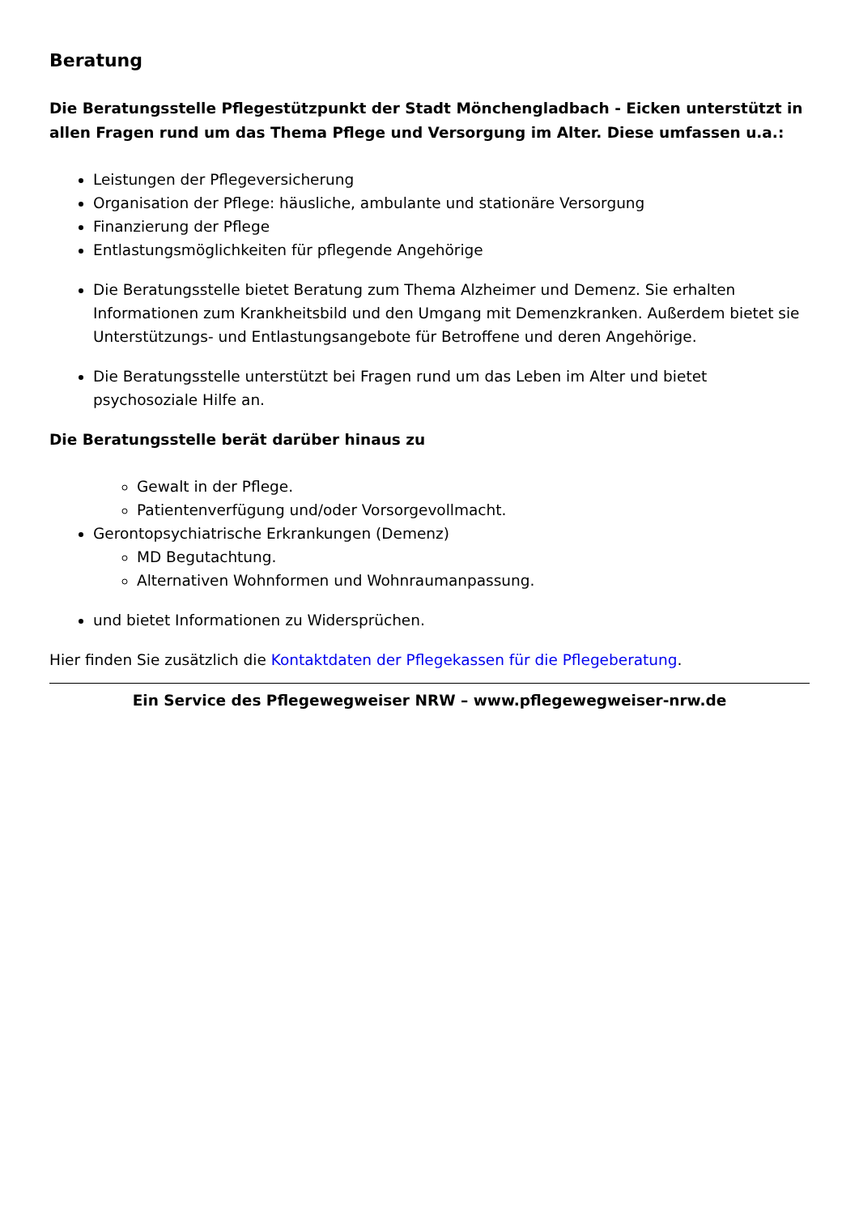Beratung
Die Beratungsstelle Pflegestützpunkt der Stadt Mönchengladbach - Eicken unterstützt in allen Fragen rund um das Thema Pflege und Versorgung im Alter. Diese umfassen u.a.:
Leistungen der Pflegeversicherung
Organisation der Pflege: häusliche, ambulante und stationäre Versorgung
Finanzierung der Pflege
Entlastungsmöglichkeiten für pflegende Angehörige
Die Beratungsstelle bietet Beratung zum Thema Alzheimer und Demenz. Sie erhalten Informationen zum Krankheitsbild und den Umgang mit Demenzkranken. Außerdem bietet sie Unterstützungs- und Entlastungsangebote für Betroffene und deren Angehörige.
Die Beratungsstelle unterstützt bei Fragen rund um das Leben im Alter und bietet psychosoziale Hilfe an.
Die Beratungsstelle berät darüber hinaus zu
Gewalt in der Pflege.
Patientenverfügung und/oder Vorsorgevollmacht.
Gerontopsychiatrische Erkrankungen (Demenz)
MD Begutachtung.
Alternativen Wohnformen und Wohnraumanpassung.
und bietet Informationen zu Widersprüchen.
Hier finden Sie zusätzlich die Kontaktdaten der Pflegekassen für die Pflegeberatung.
Ein Service des Pflegewegweiser NRW – www.pflegewegweiser-nrw.de